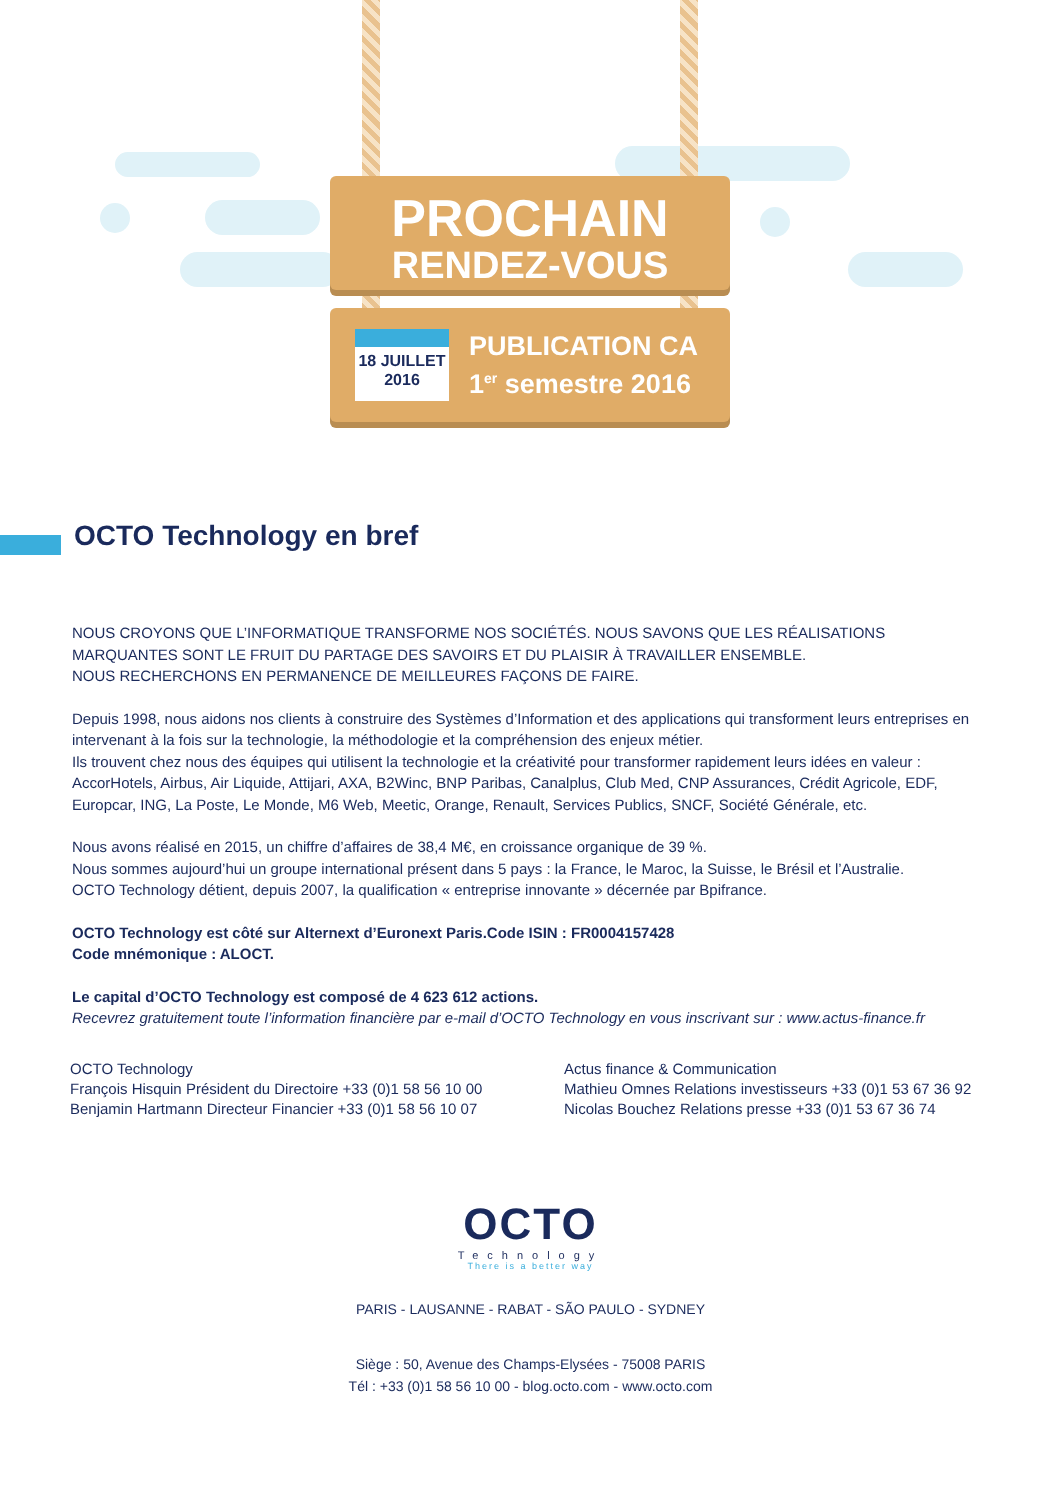PROCHAIN
RENDEZ-VOUS
18 JUILLET
2016
PUBLICATION CA
1<sup>er</sup> semestre 2016
OCTO Technology en bref
NOUS CROYONS QUE L’INFORMATIQUE TRANSFORME NOS SOCIÉTÉS. NOUS SAVONS QUE LES RÉALISATIONS MARQUANTES SONT LE FRUIT DU PARTAGE DES SAVOIRS ET DU PLAISIR À TRAVAILLER ENSEMBLE.
NOUS RECHERCHONS EN PERMANENCE DE MEILLEURES FAÇONS DE FAIRE.
Depuis 1998, nous aidons nos clients à construire des Systèmes d’Information et des applications qui transforment leurs entreprises en intervenant à la fois sur la technologie, la méthodologie et la compréhension des enjeux métier.
Ils trouvent chez nous des équipes qui utilisent la technologie et la créativité pour transformer rapidement leurs idées en valeur : AccorHotels, Airbus, Air Liquide, Attijari, AXA, B2Winc, BNP Paribas, Canalplus, Club Med, CNP Assurances, Crédit Agricole, EDF, Europcar, ING, La Poste, Le Monde, M6 Web, Meetic, Orange, Renault, Services Publics, SNCF, Société Générale, etc.
Nous avons réalisé en 2015, un chiffre d’affaires de 38,4 M€, en croissance organique de 39 %.
Nous sommes aujourd’hui un groupe international présent dans 5 pays : la France, le Maroc, la Suisse, le Brésil et l’Australie.
OCTO Technology détient, depuis 2007, la qualification « entreprise innovante » décernée par Bpifrance.
OCTO Technology est côté sur Alternext d’Euronext Paris.Code ISIN : FR0004157428
Code mnémonique : ALOCT.
Le capital d’OCTO Technology est composé de 4 623 612 actions.
Recevrez gratuitement toute l’information financière par e-mail d’OCTO Technology en vous inscrivant sur : www.actus-finance.fr
OCTO Technology
François Hisquin Président du Directoire +33 (0)1 58 56 10 00
Benjamin Hartmann Directeur Financier +33 (0)1 58 56 10 07
Actus finance & Communication
Mathieu Omnes Relations investisseurs +33 (0)1 53 67 36 92
Nicolas Bouchez Relations presse +33 (0)1 53 67 36 74
OCTO
Technology
There is a better way
PARIS - LAUSANNE - RABAT - SÃO PAULO - SYDNEY
Siège : 50, Avenue des Champs-Elysées - 75008 PARIS
Tél : +33 (0)1 58 56 10 00 - blog.octo.com - www.octo.com